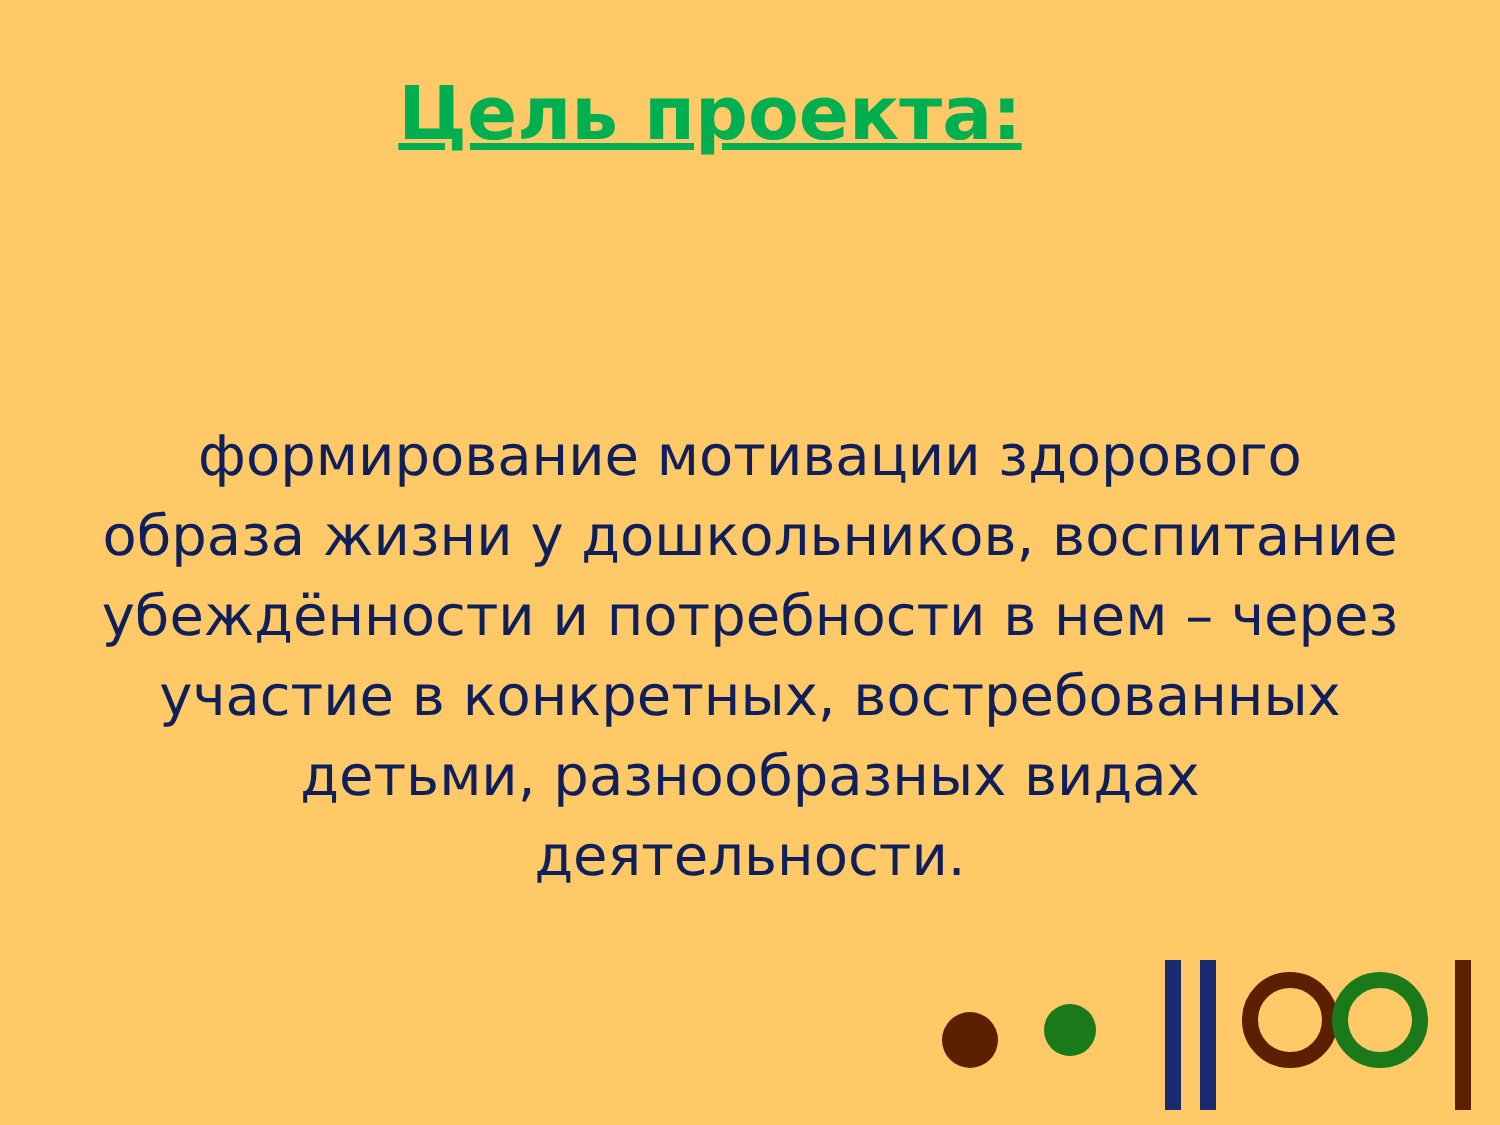Цель проекта:
формирование мотивации здорового образа жизни у дошкольников, воспитание убеждённости и потребности в нем – через участие в конкретных, востребованных детьми, разнообразных видах деятельности.